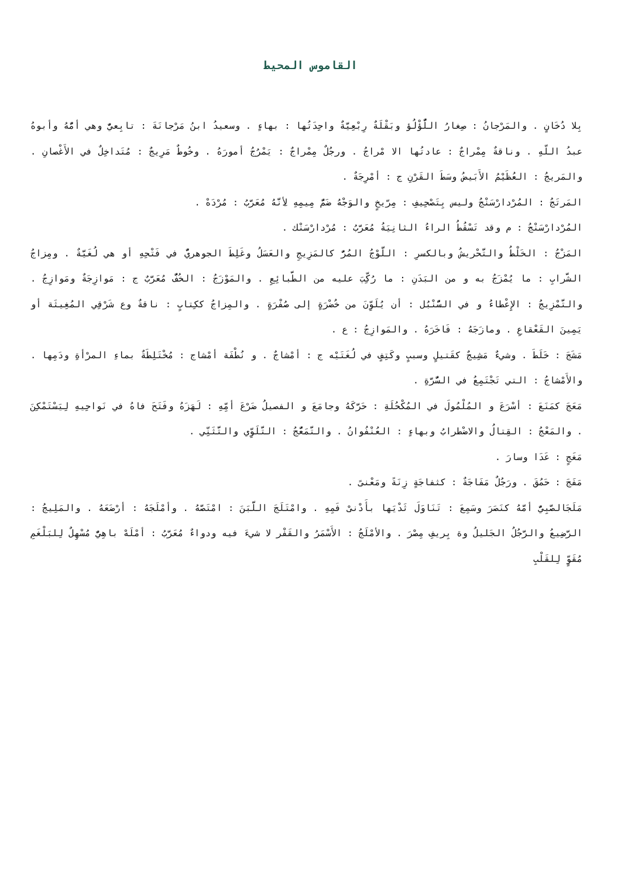القاموس المحيط
بِلا دُخَانٍ . والمَرْجانُ : صِغارُ اللُّؤْلُؤ وبَقْلَةٌ رِبْعِيَّةٌ واحِدَتُها : بهاءٍ . وسعيدُ ابنُ مَرْجانَةَ : تابِعيٌّ وهي أمُّهُ وأبوهُ عبدُ اللّهِ . وناقةٌ مِمْراجٌ : عادتُها الا مْراجُ . ورجُلٌ مِمْراجٌ : يَمْرُجُ أمورَهُ . وخُوطٌ مَرِيجٌ : مُتَداخِلٌ في الأَغْصانِ . والمَريجُ : العُظَيْمُ الأَبَيضُ وسَطَ القَرْنِ ج : أمْرِجَةٌ .
المَرتَجُ : المُرْدارْسَنْجُ وليس بِتَصْحِيفِ : مِرّيخٍ والوَجْهُ ضَمُّ مِيمِهِ لأِنَّهُ مُعَرَّبُ : مُرْدَهْ .
المُرْدارْسَنْجُ : م وقد تَسْقُطُ الراءُ الثانِيَةُ مُعَرَّبُ : مُرْدارْسَنْك .
المَزْجُ : الخَلْطُ والتَّحْريشُ وبالكسرِ : اللَّوْجُ المُرُّ كالمَزِيجِ والعَسَلُ وغَلِطَ الجوهريُّ في فَتْحِهِ أو هي لُغَيَّةٌ . ومِزاجُ الشَّرابِ : ما يُمْزَجُ به و من البَدَنِ : ما رُكِّبَ عليه من الطَّبائِعِ . والمَوْزَجُ : الخُفُّ مُعَرَّبٌ ج : مَوازِجَةٌ ومَوازِجُ . والتَّمْزِيجُ : الإِعْطاءُ و في السُّنْبُل : أن يُلَوِّنَ من خُضْرَةٍ إلى صُفْرَةٍ . والمِزاجُ ككِتابٍ : ناقةٌ وع شَرْقِي المُغِيثَة أو يَمِينَ القَعْقاعِ . ومازَجَهُ : فَاخَرَهُ . والمَوازِجُ : ع .
مَشَجَ : خَلَطَ . وشيءٌ مَشِيجٌ كقَتيلٍ وسببٍ وكَتِفٍ في لُغَتَيْه ج : أمْشاجٌ . و نُطْفَة أمْشاج : مُخْتَلِطَةٌ بماءِ المرْأةِ ودَمِها . والأَمْشاجُ : التي تَجْتَمِعُ في السُّرَّةِ .
مَعَجَ كمَنَعَ : أسْرَعَ و المُلْمُولَ في المُكْحُلَةِ : حَرَّكَهُ وجامَعَ و الفصيلُ ضَرْعَ أمِّهِ : لَهَزَهُ وفَتَحَ فاهُ في نَواحِيهِ لِيَسْتَمْكِنَ . والمَعْجُ : القِتالُ والاضْطرابُ وبهاءٍ : العُنْفُوانُ . والتَّمَعُّجُ : التَّلَوِّي والتَّثَنِّي .
مَغَجٍ : عَدَا وسارَ .
مَفَجَ : حَمُقَ . ورَجُلٌ مَفَاجَةٌ : كثفاجَةٍ زِنَةً ومَعْنىً .
مَلَجَالصَّبِيُّ أمَّهُ كنَصَرَ وسَمِعَ : تَنَاوَلَ ثَدْيَها بأَدْنىْ فَمِهِ . وامْتَلَجَ اللَّبَنَ : امْتَصَّهُ . وأمْلَجَهُ : أرْضَعَهُ . والمَلِيجُ : الرَّضِيعُ والرَّجُلُ الجَليلُ وة بِريفِ مِصْرَ . والأمْلَجُ : الأَسْمَرُ والقَفْر لا شيءَ فيه ودواءٌ مُعَرَّبُ : أمْلَهْ باهِيٌّ مُسْهِلٌ لِلبَلْغَمِ مُقَوٍّ لِلقَلْبِ